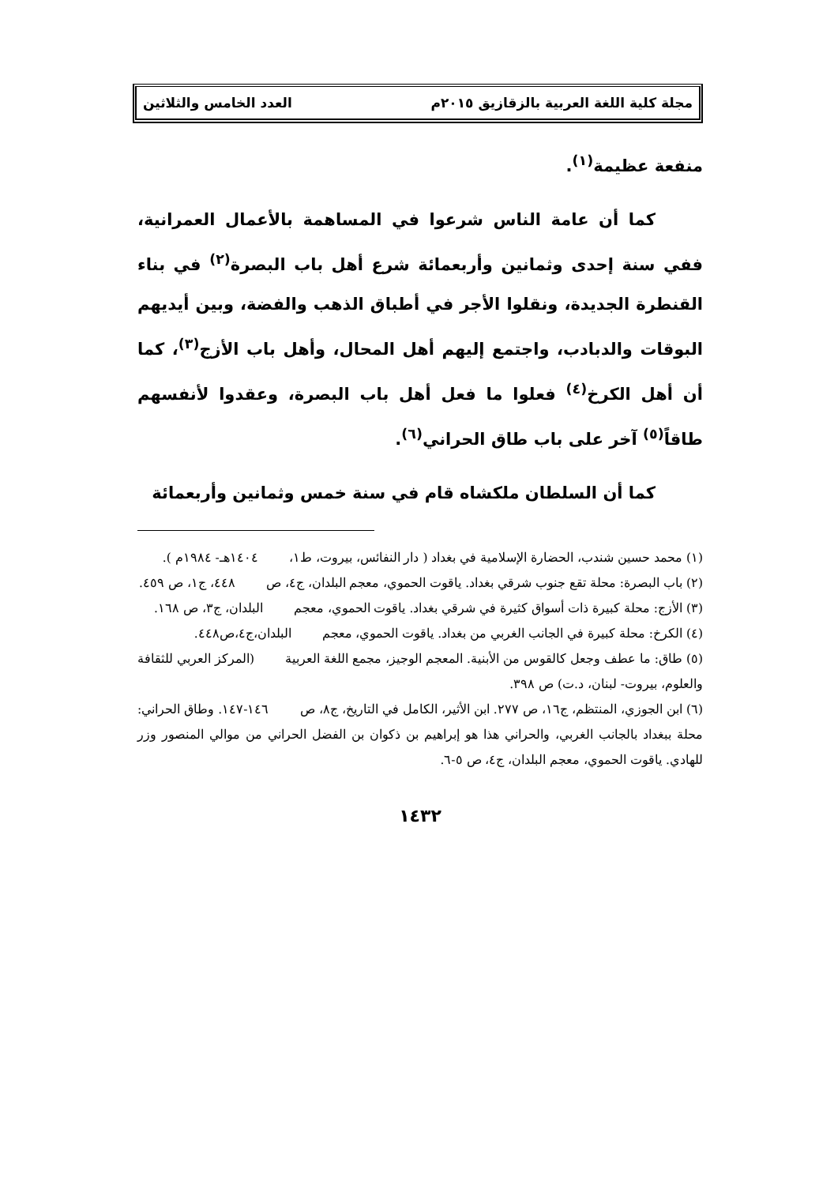مجلة كلية اللغة العربية بالزقازيق ٢٠١٥م العدد الخامس والثلاثين
منفعة عظيمة<sup>(١)</sup>.
كما أن عامة الناس شرعوا في المساهمة بالأعمال العمرانية، ففي سنة إحدى وثمانين وأربعمائة شرع أهل باب البصرة<sup>(٢)</sup> في بناء القنطرة الجديدة، ونقلوا الأجر في أطباق الذهب والفضة، وبين أيديهم البوقات والدبادب، واجتمع إليهم أهل المحال، وأهل باب الأزج<sup>(٣)</sup>، كما أن أهل الكرخ<sup>(٤)</sup> فعلوا ما فعل أهل باب البصرة، وعقدوا لأنفسهم طاقاً<sup>(٥)</sup> آخر على باب طاق الحراني<sup>(٦)</sup>.
كما أن السلطان ملكشاه قام في سنة خمس وثمانين وأربعمائة
(١) محمد حسين شندب، الحضارة الإسلامية في بغداد ( دار النفائس، بيروت، ط١، ١٤٠٤هـ- ١٩٨٤م ).
(٢) باب البصرة: محلة تقع جنوب شرقي بغداد. ياقوت الحموي، معجم البلدان، ج٤، ص ٤٤٨، ج١، ص ٤٥٩.
(٣) الأزج: محلة كبيرة ذات أسواق كثيرة في شرقي بغداد. ياقوت الحموي، معجم البلدان، ج٣، ص ١٦٨.
(٤) الكرخ: محلة كبيرة في الجانب الغربي من بغداد. ياقوت الحموي، معجم البلدان،ج٤،ص٤٤٨.
(٥) طاق: ما عطف وجعل كالقوس من الأبنية. المعجم الوجيز، مجمع اللغة العربية (المركز العربي للثقافة والعلوم، بيروت- لبنان، د.ت) ص ٣٩٨.
(٦) ابن الجوزي، المنتظم، ج١٦، ص ٢٧٧. ابن الأثير، الكامل في التاريخ، ج٨، ص ١٤٦-١٤٧. وطاق الحراني: محلة ببغداد بالجانب الغربي، والحراني هذا هو إبراهيم بن ذكوان بن الفضل الحراني من موالي المنصور وزر للهادي. ياقوت الحموي، معجم البلدان، ج٤، ص ٥-٦.
١٤٣٢